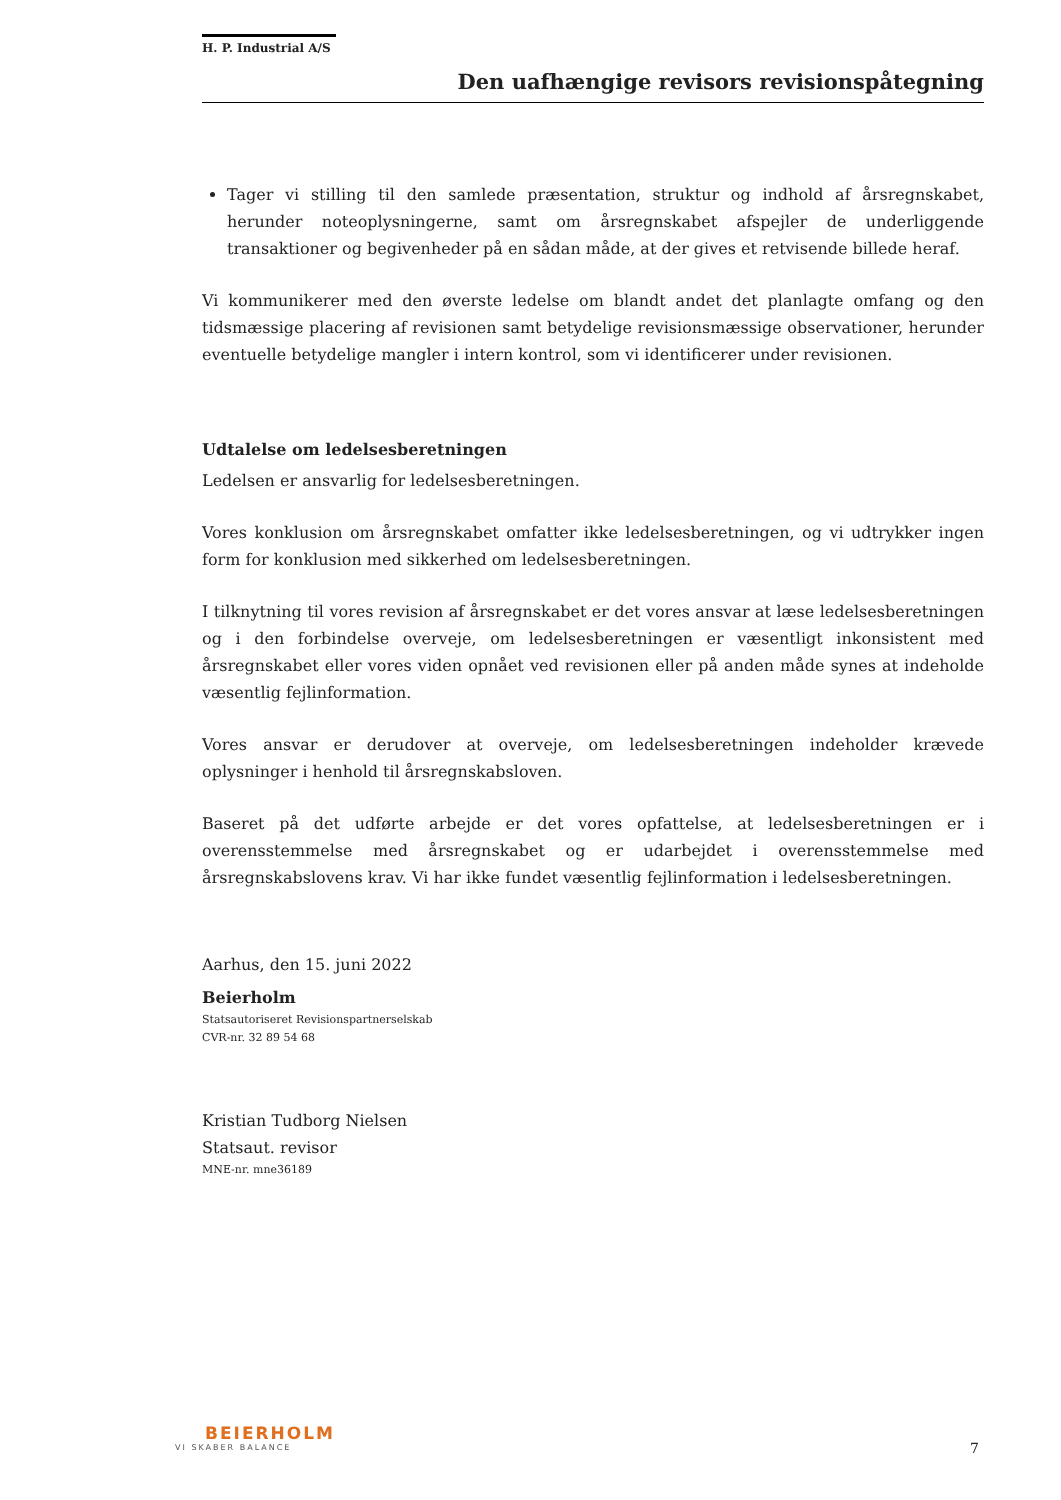H. P. Industrial A/S
Den uafhængige revisors revisionspåtegning
Tager vi stilling til den samlede præsentation, struktur og indhold af årsregnskabet, herunder noteoplysningerne, samt om årsregnskabet afspejler de underliggende transaktioner og begivenheder på en sådan måde, at der gives et retvisende billede heraf.
Vi kommunikerer med den øverste ledelse om blandt andet det planlagte omfang og den tidsmæssige placering af revisionen samt betydelige revisionsmæssige observationer, herunder eventuelle betydelige mangler i intern kontrol, som vi identificerer under revisionen.
Udtalelse om ledelsesberetningen
Ledelsen er ansvarlig for ledelsesberetningen.
Vores konklusion om årsregnskabet omfatter ikke ledelsesberetningen, og vi udtrykker ingen form for konklusion med sikkerhed om ledelsesberetningen.
I tilknytning til vores revision af årsregnskabet er det vores ansvar at læse ledelsesberetningen og i den forbindelse overveje, om ledelsesberetningen er væsentligt inkonsistent med årsregnskabet eller vores viden opnået ved revisionen eller på anden måde synes at indeholde væsentlig fejlinformation.
Vores ansvar er derudover at overveje, om ledelsesberetningen indeholder krævede oplysninger i henhold til årsregnskabsloven.
Baseret på det udførte arbejde er det vores opfattelse, at ledelsesberetningen er i overensstemmelse med årsregnskabet og er udarbejdet i overensstemmelse med årsregnskabslovens krav. Vi har ikke fundet væsentlig fejlinformation i ledelsesberetningen.
Aarhus, den 15. juni 2022
Beierholm
Statsautoriseret Revisionspartnerselskab
CVR-nr. 32 89 54 68
Kristian Tudborg Nielsen
Statsaut. revisor
MNE-nr. mne36189
BEIERHOLM
VI SKABER BALANCE
7